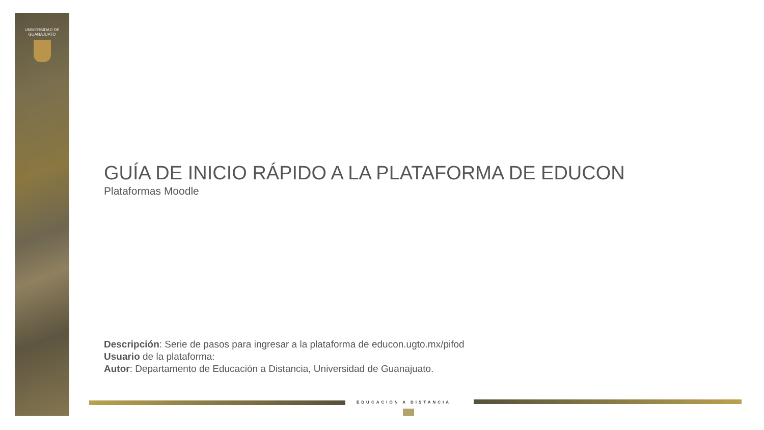UNIVERSIDAD DE
GUANAJUATO
GUÍA DE INICIO RÁPIDO A LA PLATAFORMA DE EDUCON
Plataformas Moodle
Descripción: Serie de pasos para ingresar a la plataforma de educon.ugto.mx/pifod
Usuario de la plataforma:
Autor: Departamento de Educación a Distancia, Universidad de Guanajuato.
EDUCACIÓN A DISTANCIA